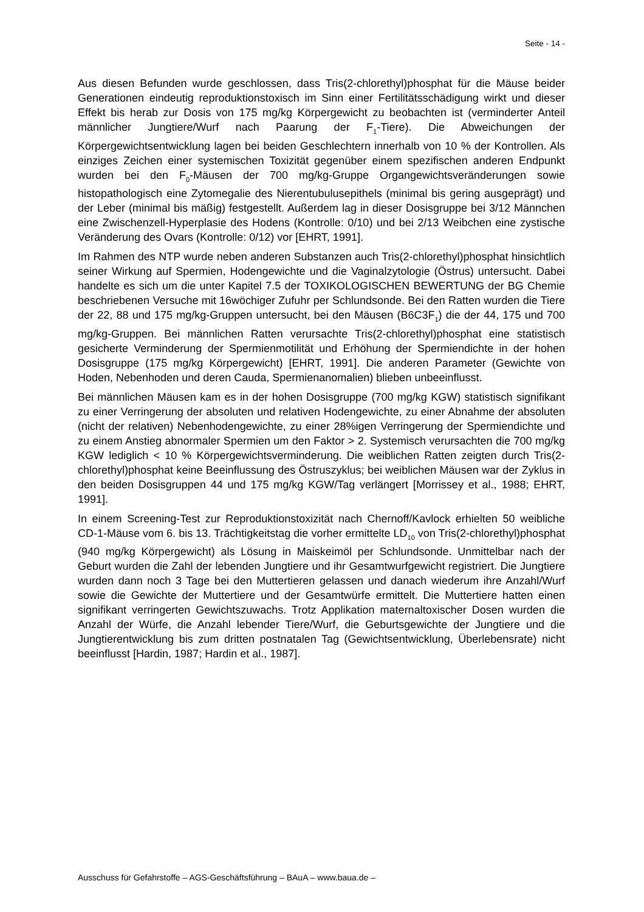Seite - 14 -
Aus diesen Befunden wurde geschlossen, dass Tris(2-chlorethyl)phosphat für die Mäuse beider Generationen eindeutig reproduktionstoxisch im Sinn einer Fertilitätsschädigung wirkt und dieser Effekt bis herab zur Dosis von 175 mg/kg Körpergewicht zu beobachten ist (verminderter Anteil männlicher Jungtiere/Wurf nach Paarung der F<sub>1</sub>-Tiere). Die Abweichungen der Körpergewichtsentwicklung lagen bei beiden Geschlechtern innerhalb von 10 % der Kontrollen. Als einziges Zeichen einer systemischen Toxizität gegenüber einem spezifischen anderen Endpunkt wurden bei den F<sub>0</sub>-Mäusen der 700 mg/kg-Gruppe Organgewichtsveränderungen sowie histopathologisch eine Zytomegalie des Nierentubulusepithels (minimal bis gering ausgeprägt) und der Leber (minimal bis mäßig) festgestellt. Außerdem lag in dieser Dosisgruppe bei 3/12 Männchen eine Zwischenzell-Hyperplasie des Hodens (Kontrolle: 0/10) und bei 2/13 Weibchen eine zystische Veränderung des Ovars (Kontrolle: 0/12) vor [EHRT, 1991].
Im Rahmen des NTP wurde neben anderen Substanzen auch Tris(2-chlorethyl)phosphat hinsichtlich seiner Wirkung auf Spermien, Hodengewichte und die Vaginalzytologie (Östrus) untersucht. Dabei handelte es sich um die unter Kapitel 7.5 der TOXIKOLOGISCHEN BEWERTUNG der BG Chemie beschriebenen Versuche mit 16wöchiger Zufuhr per Schlundsonde. Bei den Ratten wurden die Tiere der 22, 88 und 175 mg/kg-Gruppen untersucht, bei den Mäusen (B6C3F<sub>1</sub>) die der 44, 175 und 700 mg/kg-Gruppen. Bei männlichen Ratten verursachte Tris(2-chlorethyl)phosphat eine statistisch gesicherte Verminderung der Spermienmotilität und Erhöhung der Spermiendichte in der hohen Dosisgruppe (175 mg/kg Körpergewicht) [EHRT, 1991]. Die anderen Parameter (Gewichte von Hoden, Nebenhoden und deren Cauda, Spermienanomalien) blieben unbeeinflusst.
Bei männlichen Mäusen kam es in der hohen Dosisgruppe (700 mg/kg KGW) statistisch signifikant zu einer Verringerung der absoluten und relativen Hodengewichte, zu einer Abnahme der absoluten (nicht der relativen) Nebenhodengewichte, zu einer 28%igen Verringerung der Spermiendichte und zu einem Anstieg abnormaler Spermien um den Faktor > 2. Systemisch verursachten die 700 mg/kg KGW lediglich < 10 % Körpergewichtsverminderung. Die weiblichen Ratten zeigten durch Tris(2-chlorethyl)phosphat keine Beeinflussung des Östruszyklus; bei weiblichen Mäusen war der Zyklus in den beiden Dosisgruppen 44 und 175 mg/kg KGW/Tag verlängert [Morrissey et al., 1988; EHRT, 1991].
In einem Screening-Test zur Reproduktionstoxizität nach Chernoff/Kavlock erhielten 50 weibliche CD-1-Mäuse vom 6. bis 13. Trächtigkeitstag die vorher ermittelte LD<sub>10</sub> von Tris(2-chlorethyl)phosphat (940 mg/kg Körpergewicht) als Lösung in Maiskeimöl per Schlundsonde. Unmittelbar nach der Geburt wurden die Zahl der lebenden Jungtiere und ihr Gesamtwurfgewicht registriert. Die Jungtiere wurden dann noch 3 Tage bei den Muttertieren gelassen und danach wiederum ihre Anzahl/Wurf sowie die Gewichte der Muttertiere und der Gesamtwürfe ermittelt. Die Muttertiere hatten einen signifikant verringerten Gewichtszuwachs. Trotz Applikation maternaltoxischer Dosen wurden die Anzahl der Würfe, die Anzahl lebender Tiere/Wurf, die Geburtsgewichte der Jungtiere und die Jungtierentwicklung bis zum dritten postnatalen Tag (Gewichtsentwicklung, Überlebensrate) nicht beeinflusst [Hardin, 1987; Hardin et al., 1987].
Ausschuss für Gefahrstoffe – AGS-Geschäftsführung – BAuA – www.baua.de –